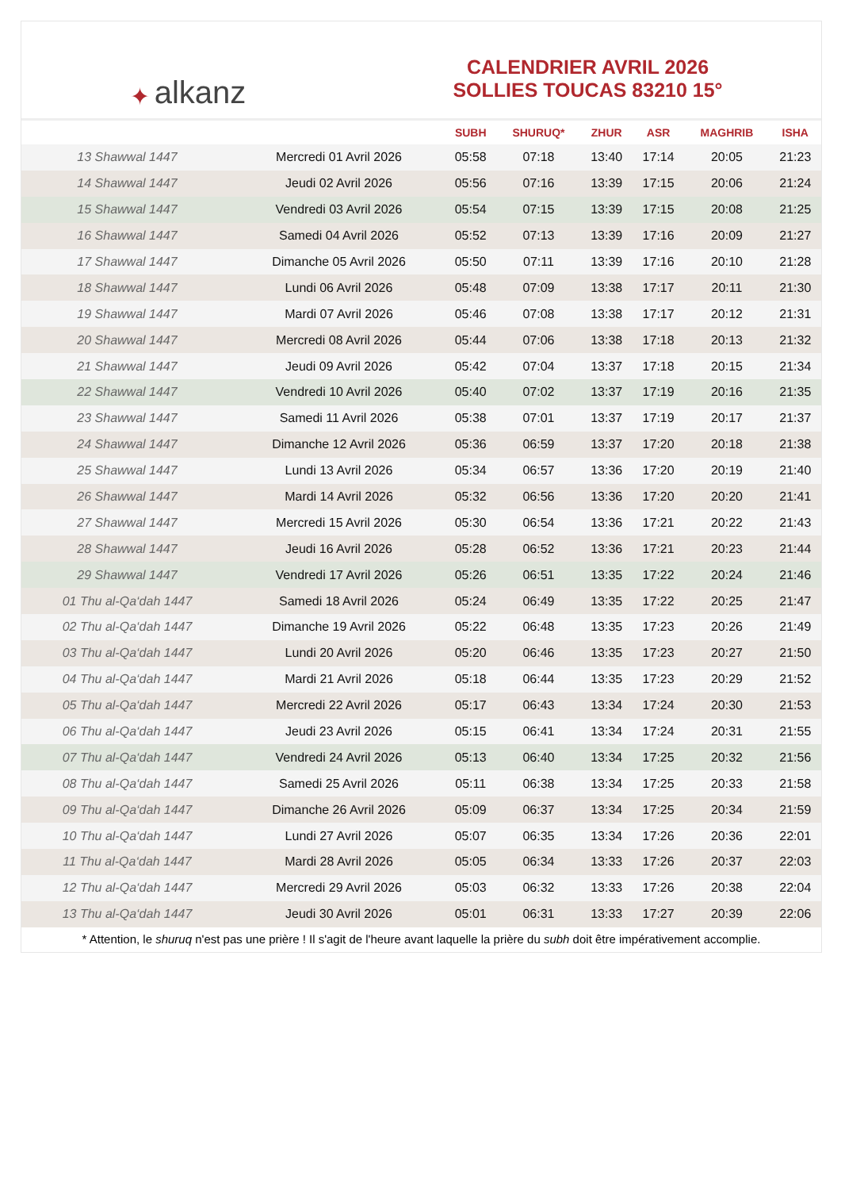✦ alkanz
CALENDRIER AVRIL 2026
SOLLIES TOUCAS 83210 15°
| | | SUBH | SHURUQ* | ZHUR | ASR | MAGHRIB | ISHA |
| --- | --- | --- | --- | --- | --- | --- | --- |
| 13 Shawwal 1447 | Mercredi 01 Avril 2026 | 05:58 | 07:18 | 13:40 | 17:14 | 20:05 | 21:23 |
| 14 Shawwal 1447 | Jeudi 02 Avril 2026 | 05:56 | 07:16 | 13:39 | 17:15 | 20:06 | 21:24 |
| 15 Shawwal 1447 | Vendredi 03 Avril 2026 | 05:54 | 07:15 | 13:39 | 17:15 | 20:08 | 21:25 |
| 16 Shawwal 1447 | Samedi 04 Avril 2026 | 05:52 | 07:13 | 13:39 | 17:16 | 20:09 | 21:27 |
| 17 Shawwal 1447 | Dimanche 05 Avril 2026 | 05:50 | 07:11 | 13:39 | 17:16 | 20:10 | 21:28 |
| 18 Shawwal 1447 | Lundi 06 Avril 2026 | 05:48 | 07:09 | 13:38 | 17:17 | 20:11 | 21:30 |
| 19 Shawwal 1447 | Mardi 07 Avril 2026 | 05:46 | 07:08 | 13:38 | 17:17 | 20:12 | 21:31 |
| 20 Shawwal 1447 | Mercredi 08 Avril 2026 | 05:44 | 07:06 | 13:38 | 17:18 | 20:13 | 21:32 |
| 21 Shawwal 1447 | Jeudi 09 Avril 2026 | 05:42 | 07:04 | 13:37 | 17:18 | 20:15 | 21:34 |
| 22 Shawwal 1447 | Vendredi 10 Avril 2026 | 05:40 | 07:02 | 13:37 | 17:19 | 20:16 | 21:35 |
| 23 Shawwal 1447 | Samedi 11 Avril 2026 | 05:38 | 07:01 | 13:37 | 17:19 | 20:17 | 21:37 |
| 24 Shawwal 1447 | Dimanche 12 Avril 2026 | 05:36 | 06:59 | 13:37 | 17:20 | 20:18 | 21:38 |
| 25 Shawwal 1447 | Lundi 13 Avril 2026 | 05:34 | 06:57 | 13:36 | 17:20 | 20:19 | 21:40 |
| 26 Shawwal 1447 | Mardi 14 Avril 2026 | 05:32 | 06:56 | 13:36 | 17:20 | 20:20 | 21:41 |
| 27 Shawwal 1447 | Mercredi 15 Avril 2026 | 05:30 | 06:54 | 13:36 | 17:21 | 20:22 | 21:43 |
| 28 Shawwal 1447 | Jeudi 16 Avril 2026 | 05:28 | 06:52 | 13:36 | 17:21 | 20:23 | 21:44 |
| 29 Shawwal 1447 | Vendredi 17 Avril 2026 | 05:26 | 06:51 | 13:35 | 17:22 | 20:24 | 21:46 |
| 01 Thu al-Qa‘dah 1447 | Samedi 18 Avril 2026 | 05:24 | 06:49 | 13:35 | 17:22 | 20:25 | 21:47 |
| 02 Thu al-Qa‘dah 1447 | Dimanche 19 Avril 2026 | 05:22 | 06:48 | 13:35 | 17:23 | 20:26 | 21:49 |
| 03 Thu al-Qa‘dah 1447 | Lundi 20 Avril 2026 | 05:20 | 06:46 | 13:35 | 17:23 | 20:27 | 21:50 |
| 04 Thu al-Qa‘dah 1447 | Mardi 21 Avril 2026 | 05:18 | 06:44 | 13:35 | 17:23 | 20:29 | 21:52 |
| 05 Thu al-Qa‘dah 1447 | Mercredi 22 Avril 2026 | 05:17 | 06:43 | 13:34 | 17:24 | 20:30 | 21:53 |
| 06 Thu al-Qa‘dah 1447 | Jeudi 23 Avril 2026 | 05:15 | 06:41 | 13:34 | 17:24 | 20:31 | 21:55 |
| 07 Thu al-Qa‘dah 1447 | Vendredi 24 Avril 2026 | 05:13 | 06:40 | 13:34 | 17:25 | 20:32 | 21:56 |
| 08 Thu al-Qa‘dah 1447 | Samedi 25 Avril 2026 | 05:11 | 06:38 | 13:34 | 17:25 | 20:33 | 21:58 |
| 09 Thu al-Qa‘dah 1447 | Dimanche 26 Avril 2026 | 05:09 | 06:37 | 13:34 | 17:25 | 20:34 | 21:59 |
| 10 Thu al-Qa‘dah 1447 | Lundi 27 Avril 2026 | 05:07 | 06:35 | 13:34 | 17:26 | 20:36 | 22:01 |
| 11 Thu al-Qa‘dah 1447 | Mardi 28 Avril 2026 | 05:05 | 06:34 | 13:33 | 17:26 | 20:37 | 22:03 |
| 12 Thu al-Qa‘dah 1447 | Mercredi 29 Avril 2026 | 05:03 | 06:32 | 13:33 | 17:26 | 20:38 | 22:04 |
| 13 Thu al-Qa‘dah 1447 | Jeudi 30 Avril 2026 | 05:01 | 06:31 | 13:33 | 17:27 | 20:39 | 22:06 |
* Attention, le shuruq n'est pas une prière ! Il s'agit de l'heure avant laquelle la prière du subh doit être impérativement accomplie.